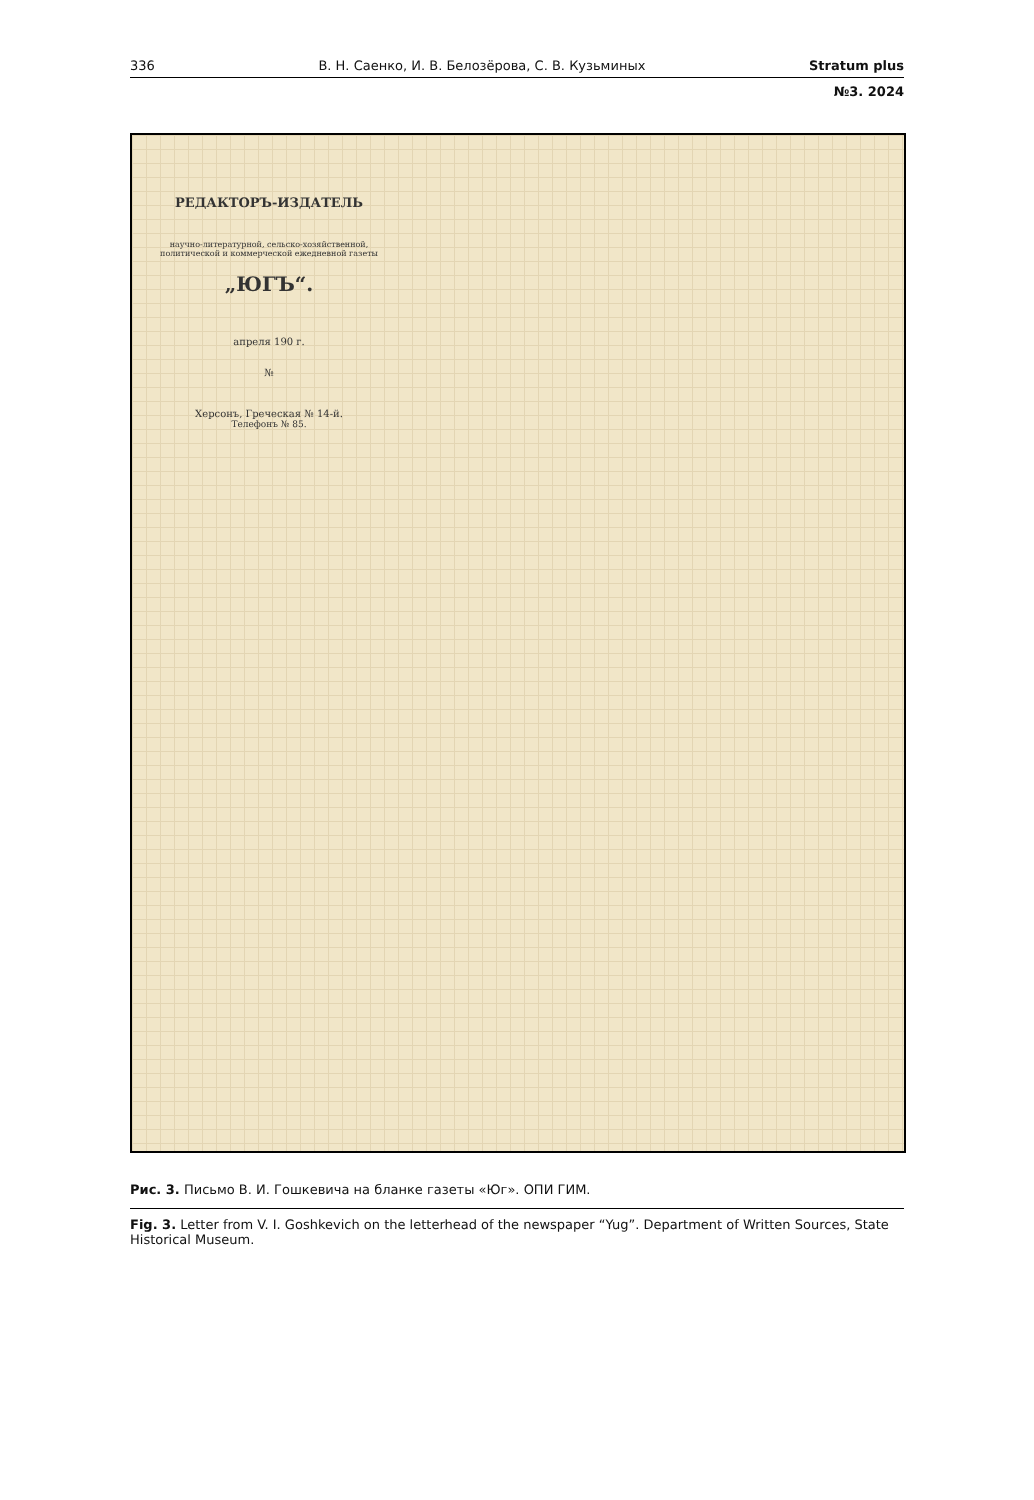336 В. Н. Саенко, И. В. Белозёрова, С. В. Кузьминых Stratum plus
№3. 2024
РЕДАКТОРЪ-ИЗДАТЕЛЬ
научно-литературной, сельско-хозяйственной, политической и коммерческой ежедневной газеты
„ЮГЪ“.
апреля 190 г.
№
Херсонъ, Греческая № 14-й.
Телефонъ № 85.
Рис. 3. Письмо В. И. Гошкевича на бланке газеты «Юг». ОПИ ГИМ.
Fig. 3. Letter from V. I. Goshkevich on the letterhead of the newspaper “Yug”. Department of Written Sources, State Historical Museum.